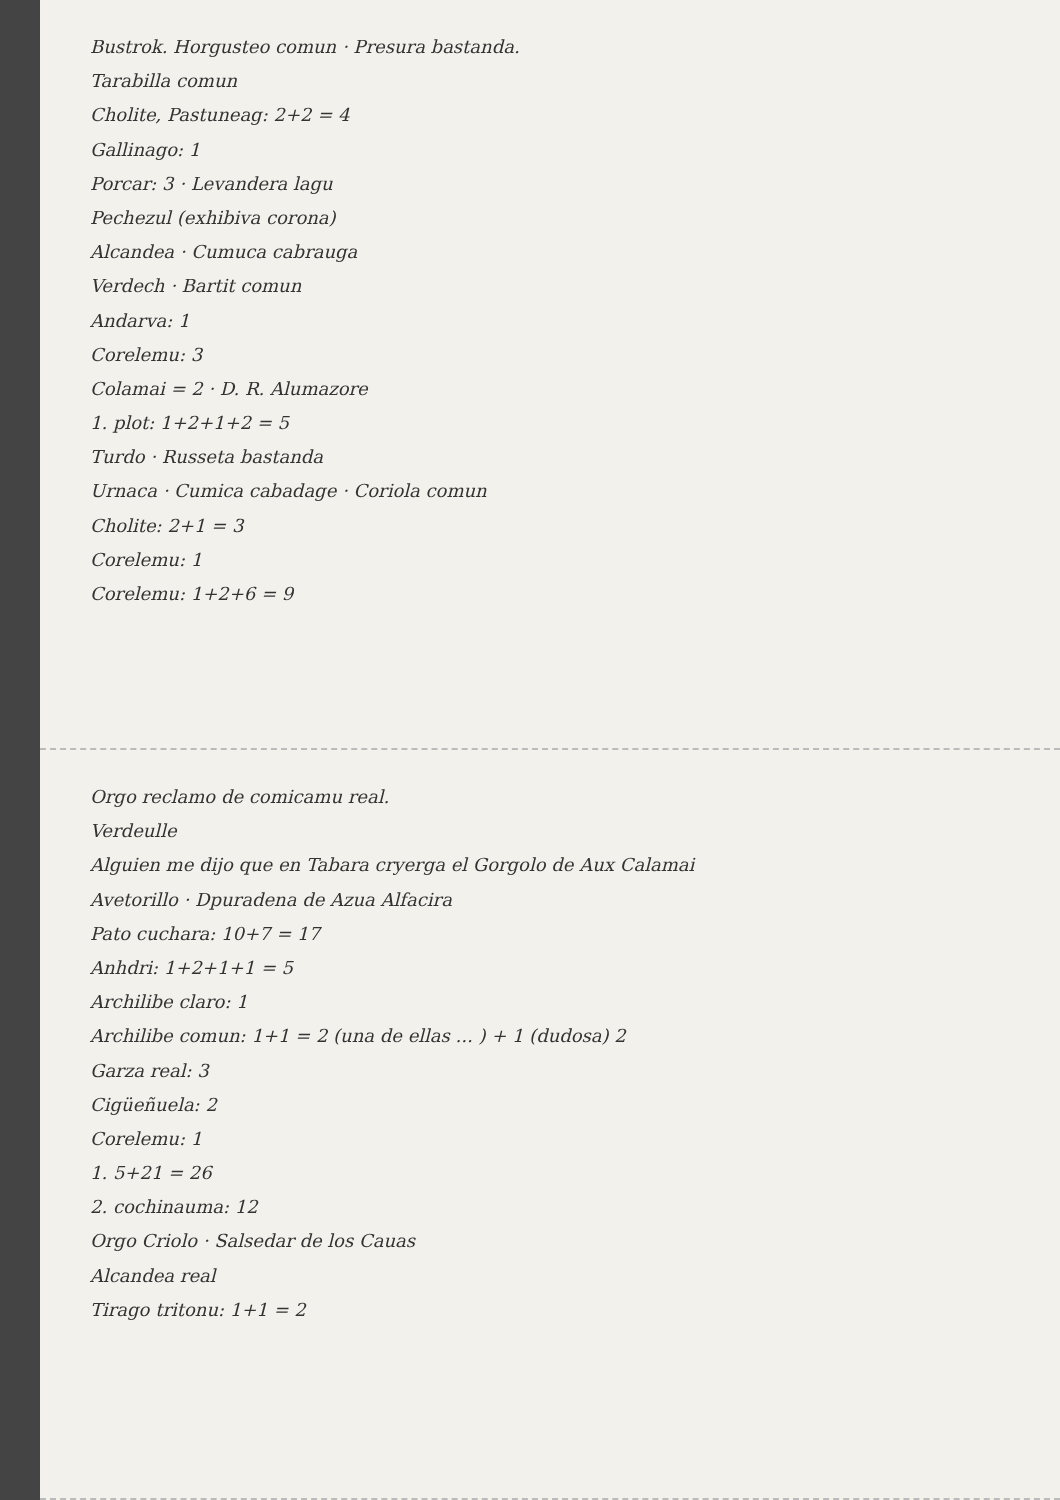Bustrok. Horgusteo comun · Presura bastanda.
Tarabilla comun
Cholite, Pastuneag: 2+2 = 4
Gallinago: 1
Porcar: 3 · Levandera lagu
Pechezul (exhibiva corona)
Alcandea · Cumuca cabrauga
Verdech · Bartit comun
Andarva: 1
Corelemu: 3
Colamai = 2 · D. R. Alumazore
1. plot: 1+2+1+2 = 5
Turdo · Russeta bastanda
Urnaca · Cumica cabadage · Coriola comun
Cholite: 2+1 = 3
Corelemu: 1
Corelemu: 1+2+6 = 9
Orgo reclamo de comicamu real.
Verdeulle
Alguien me dijo que en Tabara cryerga el Gorgolo de Aux Calamai
Avetorillo · Dpuradena de Azua Alfacira
Pato cuchara: 10+7 = 17
Anhdri: 1+2+1+1 = 5
Archilibe claro: 1
Archilibe comun: 1+1 = 2 (una de ellas ... ) + 1 (dudosa) 2
Garza real: 3
Cigüeñuela: 2
Corelemu: 1
1. 5+21 = 26
2. cochinauma: 12
Orgo Criolo · Salsedar de los Cauas
Alcandea real
Tirago tritonu: 1+1 = 2